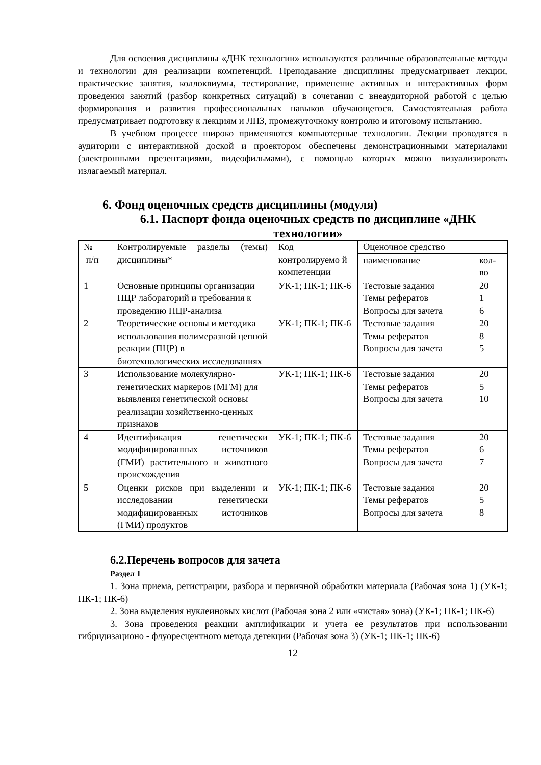Для освоения дисциплины «ДНК технологии» используются различные образовательные методы и технологии для реализации компетенций. Преподавание дисциплины предусматривает лекции, практические занятия, коллоквиумы, тестирование, применение активных и интерактивных форм проведения занятий (разбор конкретных ситуаций) в сочетании с внеаудиторной работой с целью формирования и развития профессиональных навыков обучающегося. Самостоятельная работа предусматривает подготовку к лекциям и ЛПЗ, промежуточному контролю и итоговому испытанию.
В учебном процессе широко применяются компьютерные технологии. Лекции проводятся в аудитории с интерактивной доской и проектором обеспечены демонстрационными материалами (электронными презентациями, видеофильмами), с помощью которых можно визуализировать излагаемый материал.
6. Фонд оценочных средств дисциплины (модуля)
6.1. Паспорт фонда оценочных средств по дисциплине «ДНК технологии»
| № п/п | Контролируемые разделы (темы) дисциплины* | Код контролируемо й компетенции | Оценочное средство | |
| | | | наименование | кол-во |
| 1 | Основные принципы организации ПЦР лабораторий и требования к проведению ПЦР-анализа | УК-1; ПК-1; ПК-6 | Тестовые задания Темы рефератов Вопросы для зачета | 20 1 6 |
| 2 | Теоретические основы и методика использования полимеразной цепной реакции (ПЦР) в биотехнологических исследованиях | УК-1; ПК-1; ПК-6 | Тестовые задания Темы рефератов Вопросы для зачета | 20 8 5 |
| 3 | Использование молекулярно-генетических маркеров (МГМ) для выявления генетической основы реализации хозяйственно-ценных признаков | УК-1; ПК-1; ПК-6 | Тестовые задания Темы рефератов Вопросы для зачета | 20 5 10 |
| 4 | Идентификация генетически модифицированных источников (ГМИ) растительного и животного происхождения | УК-1; ПК-1; ПК-6 | Тестовые задания Темы рефератов Вопросы для зачета | 20 6 7 |
| 5 | Оценки рисков при выделении и исследовании генетически модифицированных источников (ГМИ) продуктов | УК-1; ПК-1; ПК-6 | Тестовые задания Темы рефератов Вопросы для зачета | 20 5 8 |
6.2.Перечень вопросов для зачета
Раздел 1
1. Зона приема, регистрации, разбора и первичной обработки материала (Рабочая зона 1) (УК-1; ПК-1; ПК-6)
2. Зона выделения нуклеиновых кислот (Рабочая зона 2 или «чистая» зона) (УК-1; ПК-1; ПК-6)
3. Зона проведения реакции амплификации и учета ее результатов при использовании гибридизационо - флуоресцентного метода детекции (Рабочая зона 3) (УК-1; ПК-1; ПК-6)
12